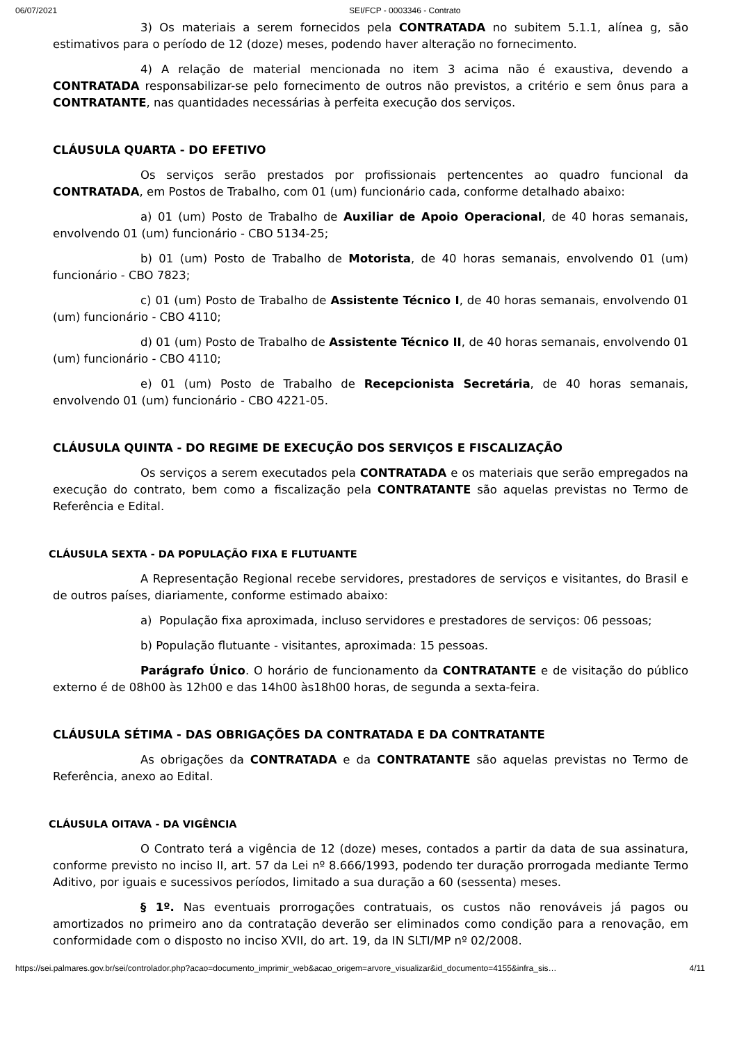06/07/2021 SEI/FCP - 0003346 - Contrato
3) Os materiais a serem fornecidos pela CONTRATADA no subitem 5.1.1, alínea g, são estimativos para o período de 12 (doze) meses, podendo haver alteração no fornecimento.
4) A relação de material mencionada no item 3 acima não é exaustiva, devendo a CONTRATADA responsabilizar-se pelo fornecimento de outros não previstos, a critério e sem ônus para a CONTRATANTE, nas quantidades necessárias à perfeita execução dos serviços.
CLÁUSULA QUARTA - DO EFETIVO
Os serviços serão prestados por profissionais pertencentes ao quadro funcional da CONTRATADA, em Postos de Trabalho, com 01 (um) funcionário cada, conforme detalhado abaixo:
a) 01 (um) Posto de Trabalho de Auxiliar de Apoio Operacional, de 40 horas semanais, envolvendo 01 (um) funcionário - CBO 5134-25;
b) 01 (um) Posto de Trabalho de Motorista, de 40 horas semanais, envolvendo 01 (um) funcionário - CBO 7823;
c) 01 (um) Posto de Trabalho de Assistente Técnico I, de 40 horas semanais, envolvendo 01 (um) funcionário - CBO 4110;
d) 01 (um) Posto de Trabalho de Assistente Técnico II, de 40 horas semanais, envolvendo 01 (um) funcionário - CBO 4110;
e) 01 (um) Posto de Trabalho de Recepcionista Secretária, de 40 horas semanais, envolvendo 01 (um) funcionário - CBO 4221-05.
CLÁUSULA QUINTA - DO REGIME DE EXECUÇÃO DOS SERVIÇOS E FISCALIZAÇÃO
Os serviços a serem executados pela CONTRATADA e os materiais que serão empregados na execução do contrato, bem como a fiscalização pela CONTRATANTE são aquelas previstas no Termo de Referência e Edital.
CLÁUSULA SEXTA - DA POPULAÇÃO FIXA E FLUTUANTE
A Representação Regional recebe servidores, prestadores de serviços e visitantes, do Brasil e de outros países, diariamente, conforme estimado abaixo:
a) População fixa aproximada, incluso servidores e prestadores de serviços: 06 pessoas;
b) População flutuante - visitantes, aproximada: 15 pessoas.
Parágrafo Único. O horário de funcionamento da CONTRATANTE e de visitação do público externo é de 08h00 às 12h00 e das 14h00 às18h00 horas, de segunda a sexta-feira.
CLÁUSULA SÉTIMA - DAS OBRIGAÇÕES DA CONTRATADA E DA CONTRATANTE
As obrigações da CONTRATADA e da CONTRATANTE são aquelas previstas no Termo de Referência, anexo ao Edital.
CLÁUSULA OITAVA - DA VIGÊNCIA
O Contrato terá a vigência de 12 (doze) meses, contados a partir da data de sua assinatura, conforme previsto no inciso II, art. 57 da Lei nº 8.666/1993, podendo ter duração prorrogada mediante Termo Aditivo, por iguais e sucessivos períodos, limitado a sua duração a 60 (sessenta) meses.
§ 1º. Nas eventuais prorrogações contratuais, os custos não renováveis já pagos ou amortizados no primeiro ano da contratação deverão ser eliminados como condição para a renovação, em conformidade com o disposto no inciso XVII, do art. 19, da IN SLTI/MP nº 02/2008.
https://sei.palmares.gov.br/sei/controlador.php?acao=documento_imprimir_web&acao_origem=arvore_visualizar&id_documento=4155&infra_sis… 4/11